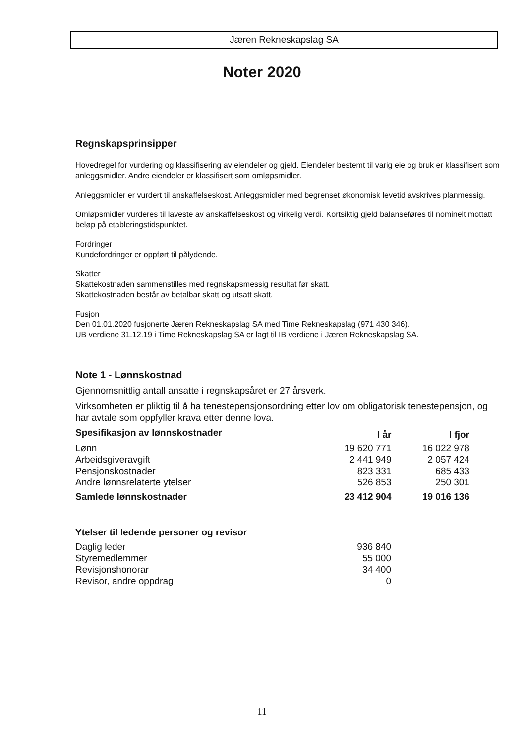Jæren Rekneskapslag SA
Noter 2020
Regnskapsprinsipper
Hovedregel for vurdering og klassifisering av eiendeler og gjeld. Eiendeler bestemt til varig eie og bruk er klassifisert som anleggsmidler. Andre eiendeler er klassifisert som omløpsmidler.
Anleggsmidler er vurdert til anskaffelseskost. Anleggsmidler med begrenset økonomisk levetid avskrives planmessig.
Omløpsmidler vurderes til laveste av anskaffelseskost og virkelig verdi. Kortsiktig gjeld balanseføres til nominelt mottatt beløp på etableringstidspunktet.
Fordringer
Kundefordringer er oppført til pålydende.
Skatter
Skattekostnaden sammenstilles med regnskapsmessig resultat før skatt.
Skattekostnaden består av betalbar skatt og utsatt skatt.
Fusjon
Den 01.01.2020 fusjonerte Jæren Rekneskapslag SA med Time Rekneskapslag (971 430 346).
UB verdiene 31.12.19 i Time Rekneskapslag SA er lagt til IB verdiene i Jæren Rekneskapslag SA.
Note 1 - Lønnskostnad
Gjennomsnittlig antall ansatte i regnskapsåret er 27 årsverk.
Virksomheten er pliktig til å ha tenestepensjonsordning etter lov om obligatorisk tenestepensjon, og har avtale som oppfyller krava etter denne lova.
| Spesifikasjon av lønnskostnader | I år | I fjor |
| --- | --- | --- |
| Lønn | 19 620 771 | 16 022 978 |
| Arbeidsgiveravgift | 2 441 949 | 2 057 424 |
| Pensjonskostnader | 823 331 | 685 433 |
| Andre lønnsrelaterte ytelser | 526 853 | 250 301 |
| Samlede lønnskostnader | 23 412 904 | 19 016 136 |
Ytelser til ledende personer og revisor
| Daglig leder | 936 840 |
| Styremedlemmer | 55 000 |
| Revisjonshonorar | 34 400 |
| Revisor, andre oppdrag | 0 |
11